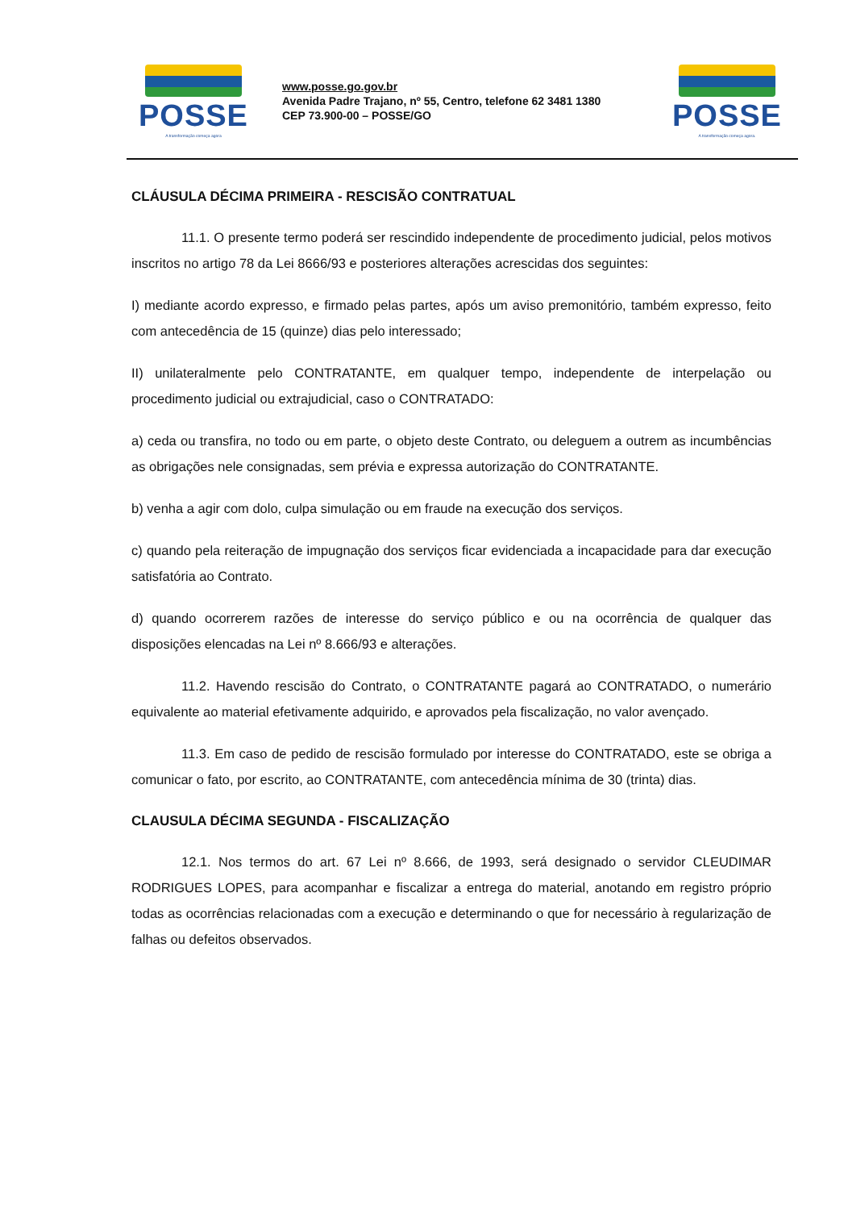POSSE
A transformação começa agora
www.posse.go.gov.br
Avenida Padre Trajano, nº 55, Centro, telefone 62 3481 1380
CEP 73.900-00 – POSSE/GO
POSSE
A transformação começa agora.
CLÁUSULA DÉCIMA PRIMEIRA - RESCISÃO CONTRATUAL
11.1. O presente termo poderá ser rescindido independente de procedimento judicial, pelos motivos inscritos no artigo 78 da Lei 8666/93 e posteriores alterações acrescidas dos seguintes:
I) mediante acordo expresso, e firmado pelas partes, após um aviso premonitório, também expresso, feito com antecedência de 15 (quinze) dias pelo interessado;
II) unilateralmente pelo CONTRATANTE, em qualquer tempo, independente de interpelação ou procedimento judicial ou extrajudicial, caso o CONTRATADO:
a) ceda ou transfira, no todo ou em parte, o objeto deste Contrato, ou deleguem a outrem as incumbências as obrigações nele consignadas, sem prévia e expressa autorização do CONTRATANTE.
b) venha a agir com dolo, culpa simulação ou em fraude na execução dos serviços.
c) quando pela reiteração de impugnação dos serviços ficar evidenciada a incapacidade para dar execução satisfatória ao Contrato.
d) quando ocorrerem razões de interesse do serviço público e ou na ocorrência de qualquer das disposições elencadas na Lei nº 8.666/93 e alterações.
11.2. Havendo rescisão do Contrato, o CONTRATANTE pagará ao CONTRATADO, o numerário equivalente ao material efetivamente adquirido, e aprovados pela fiscalização, no valor avençado.
11.3. Em caso de pedido de rescisão formulado por interesse do CONTRATADO, este se obriga a comunicar o fato, por escrito, ao CONTRATANTE, com antecedência mínima de 30 (trinta) dias.
CLAUSULA DÉCIMA SEGUNDA - FISCALIZAÇÃO
12.1. Nos termos do art. 67 Lei nº 8.666, de 1993, será designado o servidor CLEUDIMAR RODRIGUES LOPES, para acompanhar e fiscalizar a entrega do material, anotando em registro próprio todas as ocorrências relacionadas com a execução e determinando o que for necessário à regularização de falhas ou defeitos observados.